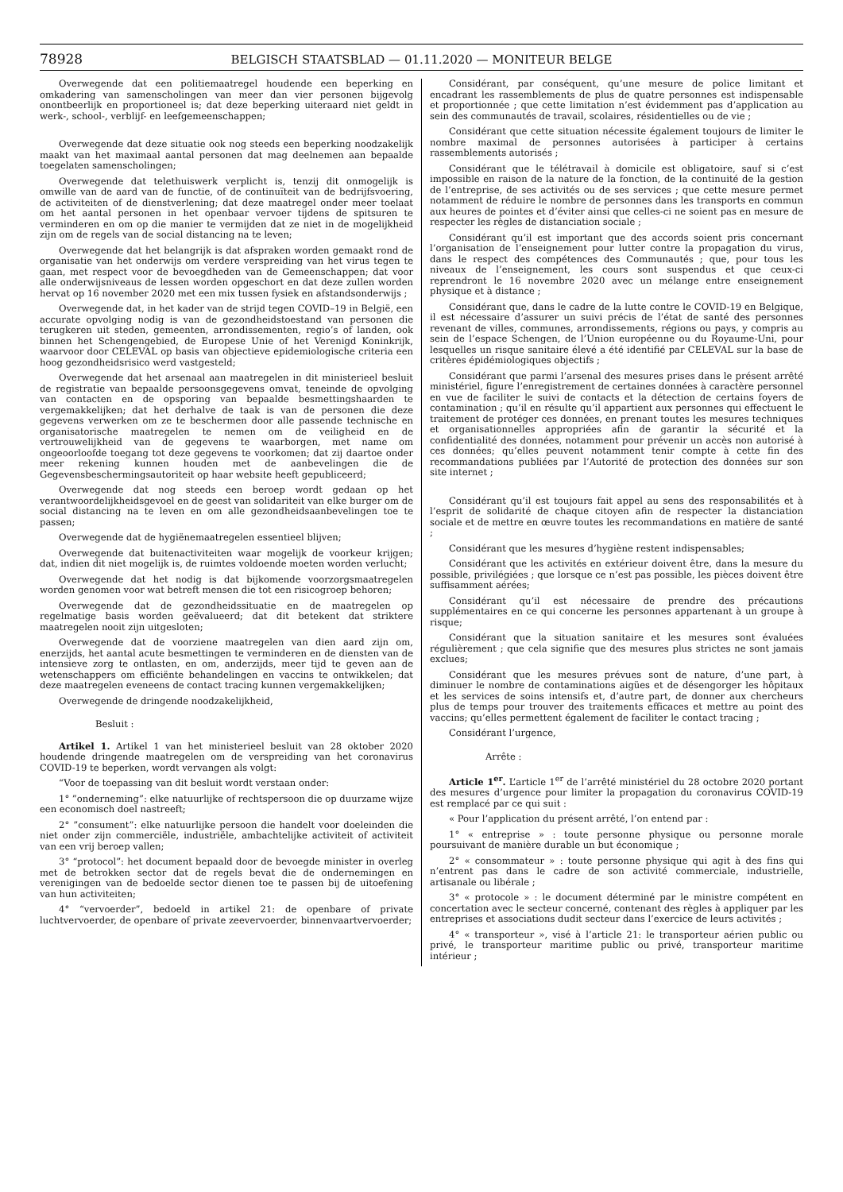78928
BELGISCH STAATSBLAD — 01.11.2020 — MONITEUR BELGE
Overwegende dat een politiemaatregel houdende een beperking en omkadering van samenscholingen van meer dan vier personen bijgevolg onontbeerlijk en proportioneel is; dat deze beperking uiteraard niet geldt in werk-, school-, verblijf- en leefgemeenschappen;
Overwegende dat deze situatie ook nog steeds een beperking noodzakelijk maakt van het maximaal aantal personen dat mag deelnemen aan bepaalde toegelaten samenscholingen;
Overwegende dat telethuiswerk verplicht is, tenzij dit onmogelijk is omwille van de aard van de functie, of de continuïteit van de bedrijfsvoering, de activiteiten of de dienstverlening; dat deze maatregel onder meer toelaat om het aantal personen in het openbaar vervoer tijdens de spitsuren te verminderen en om op die manier te vermijden dat ze niet in de mogelijkheid zijn om de regels van de social distancing na te leven;
Overwegende dat het belangrijk is dat afspraken worden gemaakt rond de organisatie van het onderwijs om verdere verspreiding van het virus tegen te gaan, met respect voor de bevoegdheden van de Gemeenschappen; dat voor alle onderwijsniveaus de lessen worden opgeschort en dat deze zullen worden hervat op 16 november 2020 met een mix tussen fysiek en afstandsonderwijs ;
Overwegende dat, in het kader van de strijd tegen COVID–19 in België, een accurate opvolging nodig is van de gezondheidstoestand van personen die terugkeren uit steden, gemeenten, arrondissementen, regio’s of landen, ook binnen het Schengengebied, de Europese Unie of het Verenigd Koninkrijk, waarvoor door CELEVAL op basis van objectieve epidemiologische criteria een hoog gezondheidsrisico werd vastgesteld;
Overwegende dat het arsenaal aan maatregelen in dit ministerieel besluit de registratie van bepaalde persoonsgegevens omvat, teneinde de opvolging van contacten en de opsporing van bepaalde besmettingshaarden te vergemakkelijken; dat het derhalve de taak is van de personen die deze gegevens verwerken om ze te beschermen door alle passende technische en organisatorische maatregelen te nemen om de veiligheid en de vertrouwelijkheid van de gegevens te waarborgen, met name om ongeoorloofde toegang tot deze gegevens te voorkomen; dat zij daartoe onder meer rekening kunnen houden met de aanbevelingen die de Gegevensbeschermingsautoriteit op haar website heeft gepubliceerd;
Overwegende dat nog steeds een beroep wordt gedaan op het verantwoordelijkheidsgevoel en de geest van solidariteit van elke burger om de social distancing na te leven en om alle gezondheidsaanbevelingen toe te passen;
Overwegende dat de hygiënemaatregelen essentieel blijven;
Overwegende dat buitenactiviteiten waar mogelijk de voorkeur krijgen; dat, indien dit niet mogelijk is, de ruimtes voldoende moeten worden verlucht;
Overwegende dat het nodig is dat bijkomende voorzorgsmaatregelen worden genomen voor wat betreft mensen die tot een risicogroep behoren;
Overwegende dat de gezondheidssituatie en de maatregelen op regelmatige basis worden geëvalueerd; dat dit betekent dat striktere maatregelen nooit zijn uitgesloten;
Overwegende dat de voorziene maatregelen van dien aard zijn om, enerzijds, het aantal acute besmettingen te verminderen en de diensten van de intensieve zorg te ontlasten, en om, anderzijds, meer tijd te geven aan de wetenschappers om efficiënte behandelingen en vaccins te ontwikkelen; dat deze maatregelen eveneens de contact tracing kunnen vergemakkelijken;
Overwegende de dringende noodzakelijkheid,
Besluit :
Artikel 1. Artikel 1 van het ministerieel besluit van 28 oktober 2020 houdende dringende maatregelen om de verspreiding van het coronavirus COVID-19 te beperken, wordt vervangen als volgt:
“Voor de toepassing van dit besluit wordt verstaan onder:
1° ”onderneming”: elke natuurlijke of rechtspersoon die op duurzame wijze een economisch doel nastreeft;
2° ”consument”: elke natuurlijke persoon die handelt voor doeleinden die niet onder zijn commerciële, industriële, ambachtelijke activiteit of activiteit van een vrij beroep vallen;
3° “protocol”: het document bepaald door de bevoegde minister in overleg met de betrokken sector dat de regels bevat die de ondernemingen en verenigingen van de bedoelde sector dienen toe te passen bij de uitoefening van hun activiteiten;
4° “vervoerder”, bedoeld in artikel 21: de openbare of private luchtvervoerder, de openbare of private zeevervoerder, binnenvaartvervoerder;
Considérant, par conséquent, qu’une mesure de police limitant et encadrant les rassemblements de plus de quatre personnes est indispensable et proportionnée ; que cette limitation n’est évidemment pas d’application au sein des communautés de travail, scolaires, résidentielles ou de vie ;
Considérant que cette situation nécessite également toujours de limiter le nombre maximal de personnes autorisées à participer à certains rassemblements autorisés ;
Considérant que le télétravail à domicile est obligatoire, sauf si c’est impossible en raison de la nature de la fonction, de la continuité de la gestion de l’entreprise, de ses activités ou de ses services ; que cette mesure permet notamment de réduire le nombre de personnes dans les transports en commun aux heures de pointes et d’éviter ainsi que celles-ci ne soient pas en mesure de respecter les règles de distanciation sociale ;
Considérant qu’il est important que des accords soient pris concernant l’organisation de l’enseignement pour lutter contre la propagation du virus, dans le respect des compétences des Communautés ; que, pour tous les niveaux de l’enseignement, les cours sont suspendus et que ceux-ci reprendront le 16 novembre 2020 avec un mélange entre enseignement physique et à distance ;
Considérant que, dans le cadre de la lutte contre le COVID-19 en Belgique, il est nécessaire d’assurer un suivi précis de l’état de santé des personnes revenant de villes, communes, arrondissements, régions ou pays, y compris au sein de l’espace Schengen, de l’Union européenne ou du Royaume-Uni, pour lesquelles un risque sanitaire élevé a été identifié par CELEVAL sur la base de critères épidémiologiques objectifs ;
Considérant que parmi l’arsenal des mesures prises dans le présent arrêté ministériel, figure l’enregistrement de certaines données à caractère personnel en vue de faciliter le suivi de contacts et la détection de certains foyers de contamination ; qu’il en résulte qu’il appartient aux personnes qui effectuent le traitement de protéger ces données, en prenant toutes les mesures techniques et organisationnelles appropriées afin de garantir la sécurité et la confidentialité des données, notamment pour prévenir un accès non autorisé à ces données; qu’elles peuvent notamment tenir compte à cette fin des recommandations publiées par l’Autorité de protection des données sur son site internet ;
Considérant qu’il est toujours fait appel au sens des responsabilités et à l’esprit de solidarité de chaque citoyen afin de respecter la distanciation sociale et de mettre en œuvre toutes les recommandations en matière de santé ;
Considérant que les mesures d’hygiène restent indispensables;
Considérant que les activités en extérieur doivent être, dans la mesure du possible, privilégiées ; que lorsque ce n’est pas possible, les pièces doivent être suffisamment aérées;
Considérant qu’il est nécessaire de prendre des précautions supplémentaires en ce qui concerne les personnes appartenant à un groupe à risque;
Considérant que la situation sanitaire et les mesures sont évaluées régulièrement ; que cela signifie que des mesures plus strictes ne sont jamais exclues;
Considérant que les mesures prévues sont de nature, d’une part, à diminuer le nombre de contaminations aigües et de désengorger les hôpitaux et les services de soins intensifs et, d’autre part, de donner aux chercheurs plus de temps pour trouver des traitements efficaces et mettre au point des vaccins; qu’elles permettent également de faciliter le contact tracing ;
Considérant l’urgence,
Arrête :
Article 1<sup>er</sup>. L’article 1<sup>er</sup> de l’arrêté ministériel du 28 octobre 2020 portant des mesures d’urgence pour limiter la propagation du coronavirus COVID-19 est remplacé par ce qui suit :
« Pour l’application du présent arrêté, l’on entend par :
1° « entreprise » : toute personne physique ou personne morale poursuivant de manière durable un but économique ;
2° « consommateur » : toute personne physique qui agit à des fins qui n’entrent pas dans le cadre de son activité commerciale, industrielle, artisanale ou libérale ;
3° « protocole » : le document déterminé par le ministre compétent en concertation avec le secteur concerné, contenant des règles à appliquer par les entreprises et associations dudit secteur dans l’exercice de leurs activités ;
4° « transporteur », visé à l’article 21: le transporteur aérien public ou privé, le transporteur maritime public ou privé, transporteur maritime intérieur ;